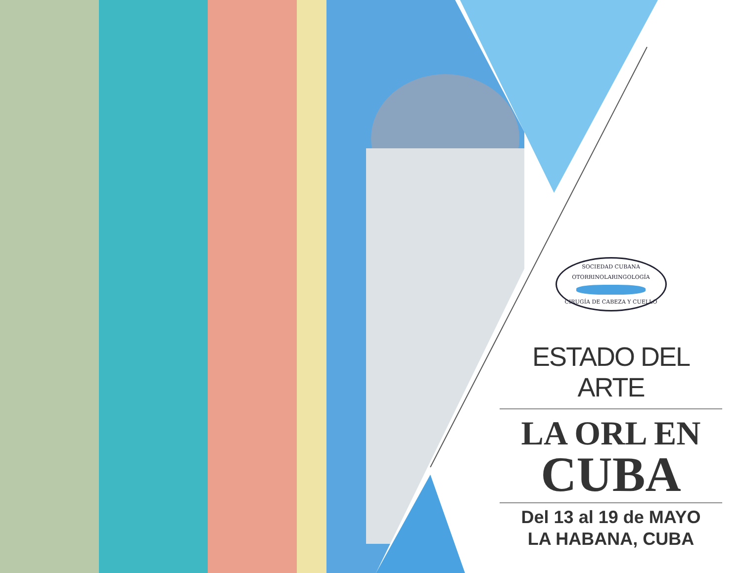SOCIEDAD CUBANA
OTORRINOLARINGOLOGÍA
CIRUGÍA DE CABEZA Y CUELLO
ESTADO DEL ARTE
LA ORL EN
CUBA
Del 13 al 19 de MAYO
LA HABANA, CUBA